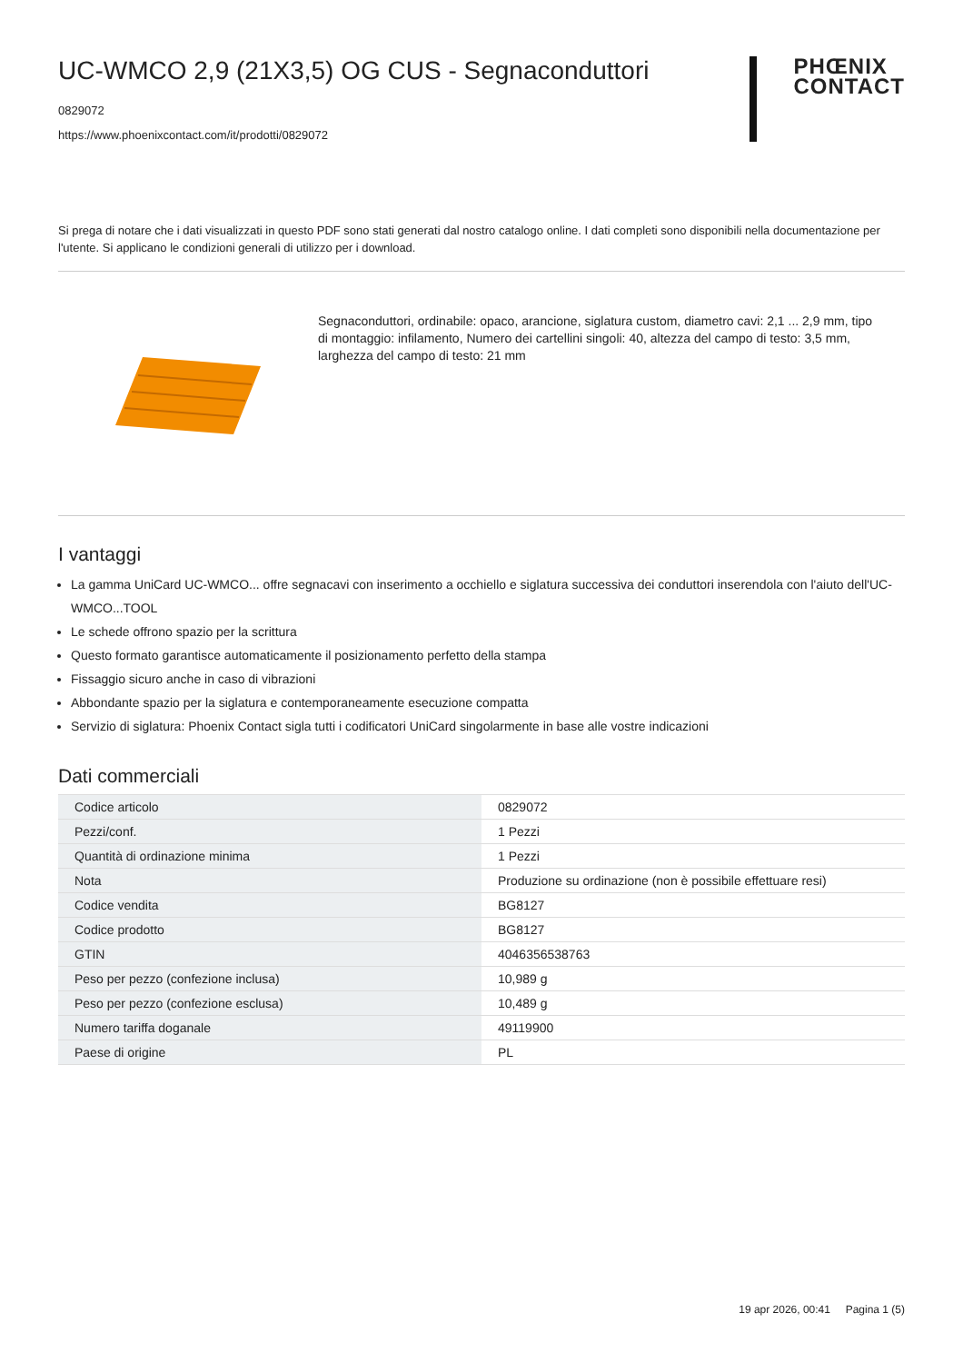UC-WMCO 2,9 (21X3,5) OG CUS - Segnaconduttori
0829072
https://www.phoenixcontact.com/it/prodotti/0829072
PHŒNIX
CONTACT
Si prega di notare che i dati visualizzati in questo PDF sono stati generati dal nostro catalogo online. I dati completi sono disponibili nella documentazione per l'utente. Si applicano le condizioni generali di utilizzo per i download.
Segnaconduttori, ordinabile: opaco, arancione, siglatura custom, diametro cavi: 2,1 ... 2,9 mm, tipo di montaggio: infilamento, Numero dei cartellini singoli: 40, altezza del campo di testo: 3,5 mm, larghezza del campo di testo: 21 mm
I vantaggi
La gamma UniCard UC-WMCO... offre segnacavi con inserimento a occhiello e siglatura successiva dei conduttori inserendola con l'aiuto dell'UC-WMCO...TOOL
Le schede offrono spazio per la scrittura
Questo formato garantisce automaticamente il posizionamento perfetto della stampa
Fissaggio sicuro anche in caso di vibrazioni
Abbondante spazio per la siglatura e contemporaneamente esecuzione compatta
Servizio di siglatura: Phoenix Contact sigla tutti i codificatori UniCard singolarmente in base alle vostre indicazioni
Dati commerciali
| Codice articolo | 0829072 |
| Pezzi/conf. | 1 Pezzi |
| Quantità di ordinazione minima | 1 Pezzi |
| Nota | Produzione su ordinazione (non è possibile effettuare resi) |
| Codice vendita | BG8127 |
| Codice prodotto | BG8127 |
| GTIN | 4046356538763 |
| Peso per pezzo (confezione inclusa) | 10,989 g |
| Peso per pezzo (confezione esclusa) | 10,489 g |
| Numero tariffa doganale | 49119900 |
| Paese di origine | PL |
19 apr 2026, 00:41 Pagina 1 (5)